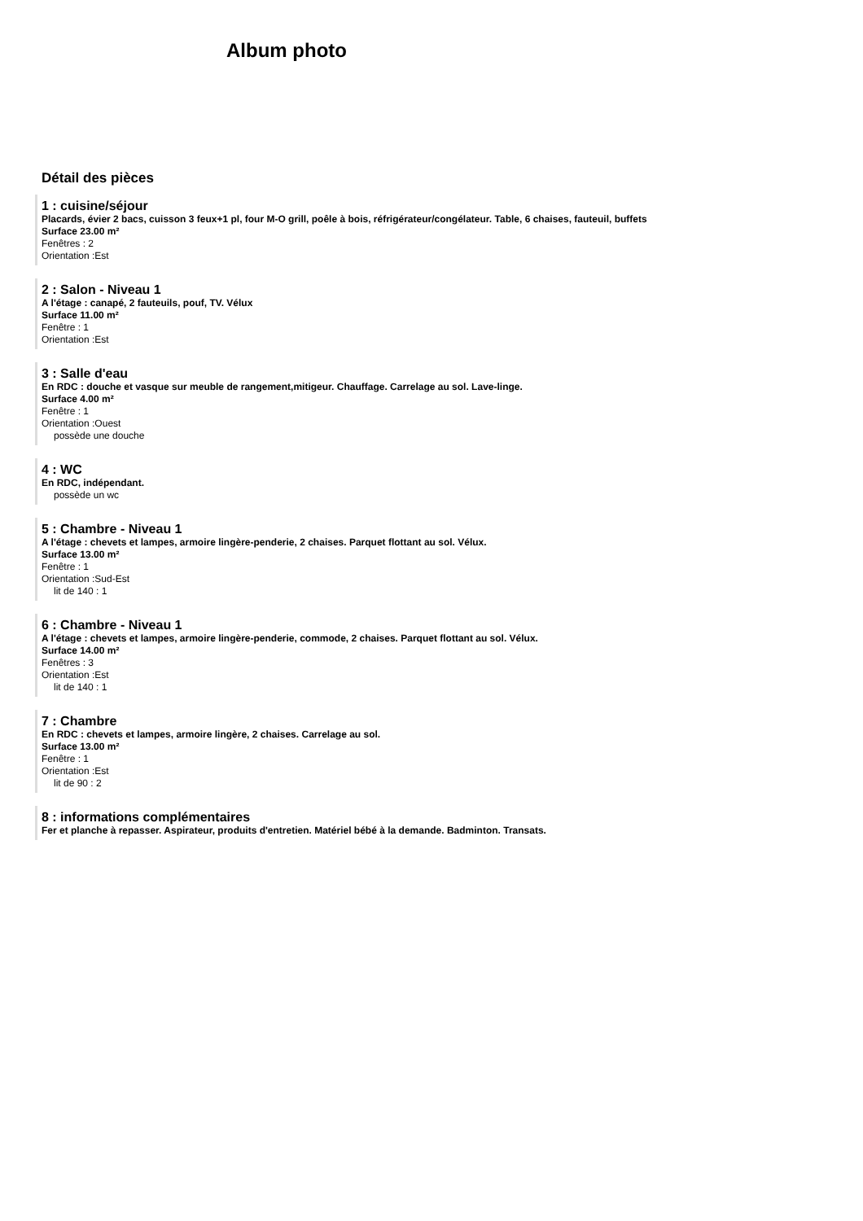Album photo
Détail des pièces
1 : cuisine/séjour
Placards, évier 2 bacs, cuisson 3 feux+1 pl, four M-O grill, poêle à bois, réfrigérateur/congélateur. Table, 6 chaises, fauteuil, buffets
Surface 23.00 m²
Fenêtres : 2
Orientation :Est
2 : Salon - Niveau 1
A l'étage : canapé, 2 fauteuils, pouf, TV. Vélux
Surface 11.00 m²
Fenêtre : 1
Orientation :Est
3 : Salle d'eau
En RDC : douche et vasque sur meuble de rangement,mitigeur. Chauffage. Carrelage au sol. Lave-linge.
Surface 4.00 m²
Fenêtre : 1
Orientation :Ouest
possède une douche
4 : WC
En RDC, indépendant.
possède un wc
5 : Chambre - Niveau 1
A l'étage : chevets et lampes, armoire lingère-penderie, 2 chaises. Parquet flottant au sol. Vélux.
Surface 13.00 m²
Fenêtre : 1
Orientation :Sud-Est
lit de 140 : 1
6 : Chambre - Niveau 1
A l'étage : chevets et lampes, armoire lingère-penderie, commode, 2 chaises. Parquet flottant au sol. Vélux.
Surface 14.00 m²
Fenêtres : 3
Orientation :Est
lit de 140 : 1
7 : Chambre
En RDC : chevets et lampes, armoire lingère, 2 chaises. Carrelage au sol.
Surface 13.00 m²
Fenêtre : 1
Orientation :Est
lit de 90 : 2
8 : informations complémentaires
Fer et planche à repasser. Aspirateur, produits d'entretien. Matériel bébé à la demande. Badminton. Transats.